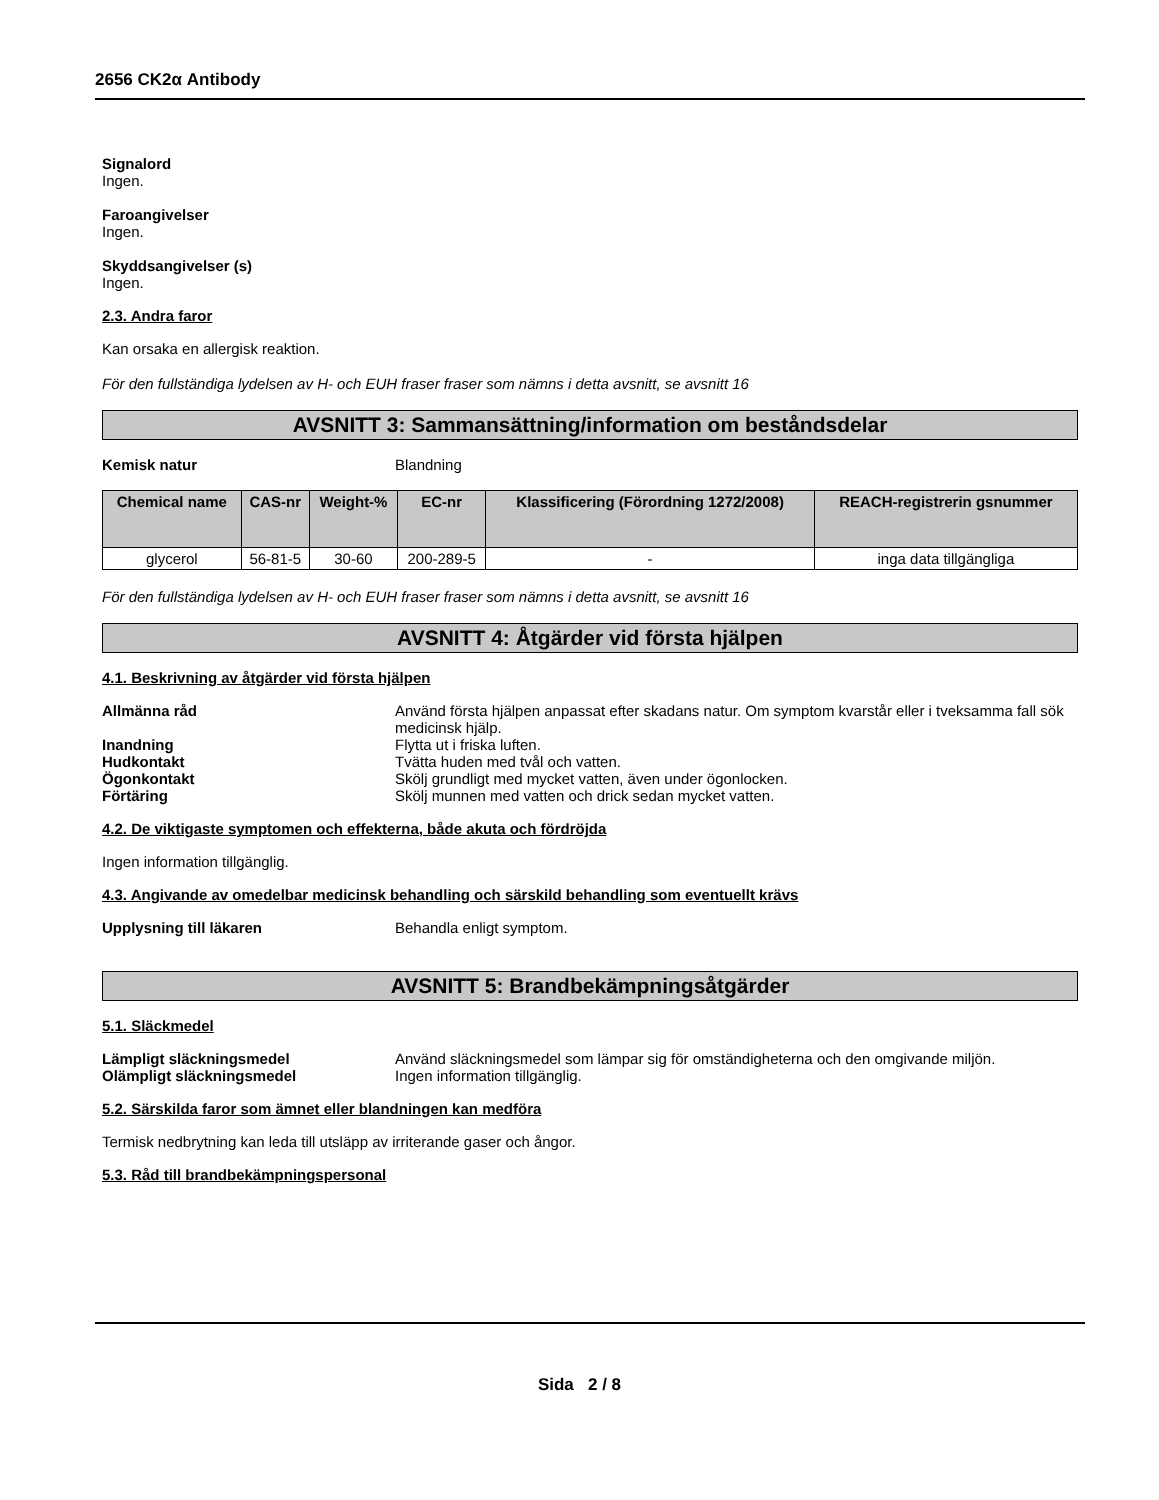2656 CK2α Antibody
Signalord
Ingen.
Faroangivelser
Ingen.
Skyddsangivelser (s)
Ingen.
2.3. Andra faror
Kan orsaka en allergisk reaktion.
För den fullständiga lydelsen av H- och EUH fraser fraser som nämns i detta avsnitt, se avsnitt 16
AVSNITT 3: Sammansättning/information om beståndsdelar
Kemisk natur Blandning
| Chemical name | CAS-nr | Weight-% | EC-nr | Klassificering (Förordning 1272/2008) | REACH-registrerin gsnummer |
| --- | --- | --- | --- | --- | --- |
| glycerol | 56-81-5 | 30-60 | 200-289-5 | - | inga data tillgängliga |
För den fullständiga lydelsen av H- och EUH fraser fraser som nämns i detta avsnitt, se avsnitt 16
AVSNITT 4: Åtgärder vid första hjälpen
4.1. Beskrivning av åtgärder vid första hjälpen
Allmänna råd Använd första hjälpen anpassat efter skadans natur. Om symptom kvarstår eller i tveksamma fall sök medicinsk hjälp.
Inandning Flytta ut i friska luften.
Hudkontakt Tvätta huden med tvål och vatten.
Ögonkontakt Skölj grundligt med mycket vatten, även under ögonlocken.
Förtäring Skölj munnen med vatten och drick sedan mycket vatten.
4.2. De viktigaste symptomen och effekterna, både akuta och fördröjda
Ingen information tillgänglig.
4.3. Angivande av omedelbar medicinsk behandling och särskild behandling som eventuellt krävs
Upplysning till läkaren Behandla enligt symptom.
AVSNITT 5: Brandbekämpningsåtgärder
5.1. Släckmedel
Lämpligt släckningsmedel Använd släckningsmedel som lämpar sig för omständigheterna och den omgivande miljön.
Olämpligt släckningsmedel Ingen information tillgänglig.
5.2. Särskilda faror som ämnet eller blandningen kan medföra
Termisk nedbrytning kan leda till utsläpp av irriterande gaser och ångor.
5.3. Råd till brandbekämpningspersonal
Sida 2 / 8